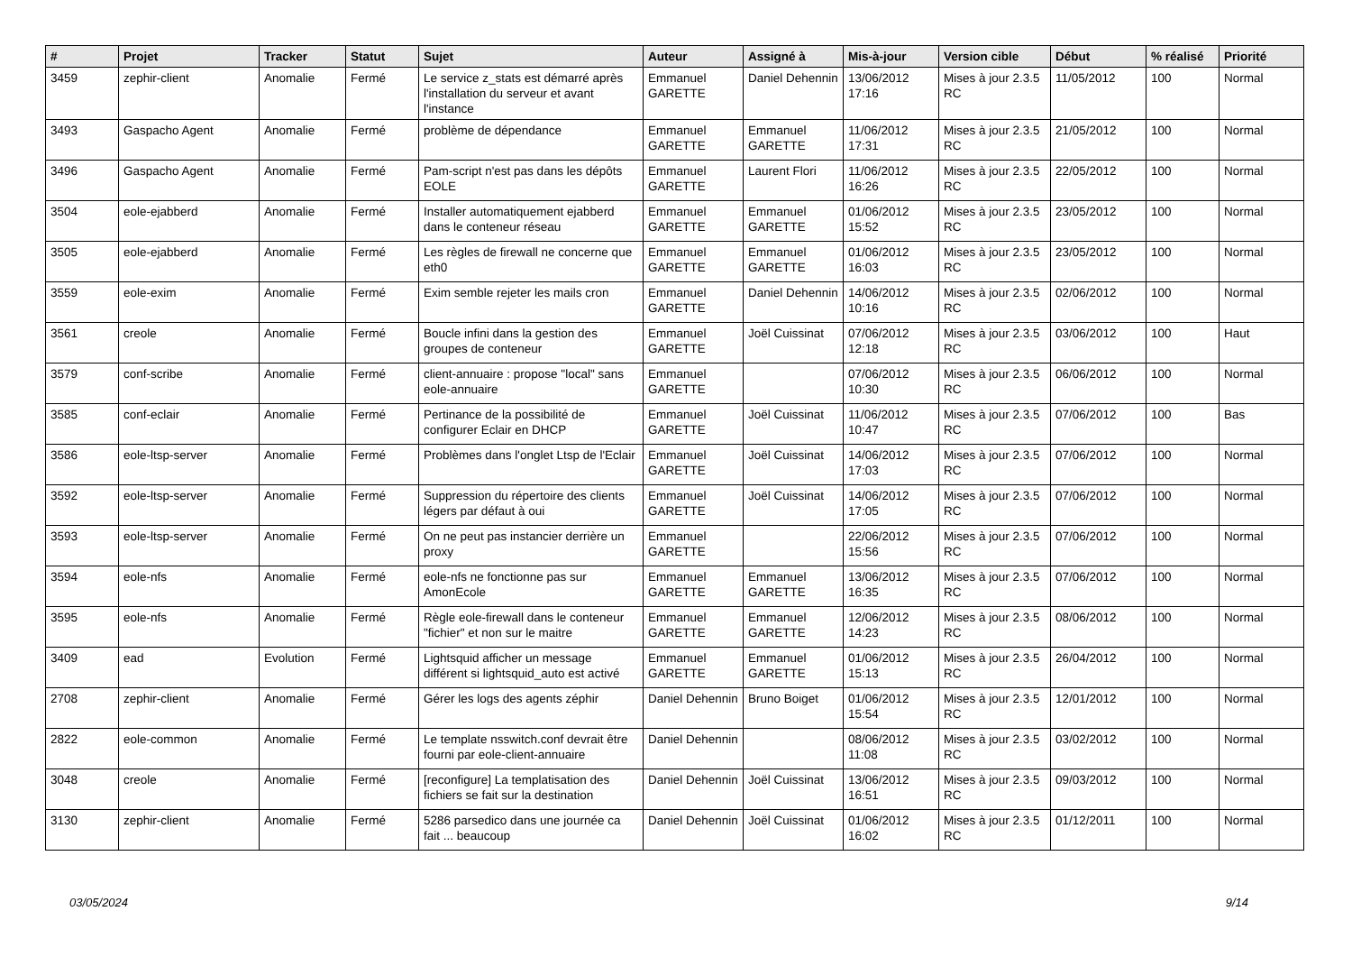| # | Projet | Tracker | Statut | Sujet | Auteur | Assigné à | Mis-à-jour | Version cible | Début | % réalisé | Priorité |
| --- | --- | --- | --- | --- | --- | --- | --- | --- | --- | --- | --- |
| 3459 | zephir-client | Anomalie | Fermé | Le service z_stats est démarré après l'installation du serveur et avant l'instance | Emmanuel GARETTE | Daniel Dehennin | 13/06/2012 17:16 | Mises à jour 2.3.5 RC | 11/05/2012 | 100 | Normal |
| 3493 | Gaspacho Agent | Anomalie | Fermé | problème de dépendance | Emmanuel GARETTE | Emmanuel GARETTE | 11/06/2012 17:31 | Mises à jour 2.3.5 RC | 21/05/2012 | 100 | Normal |
| 3496 | Gaspacho Agent | Anomalie | Fermé | Pam-script n'est pas dans les dépôts EOLE | Emmanuel GARETTE | Laurent Flori | 11/06/2012 16:26 | Mises à jour 2.3.5 RC | 22/05/2012 | 100 | Normal |
| 3504 | eole-ejabberd | Anomalie | Fermé | Installer automatiquement ejabberd dans le conteneur réseau | Emmanuel GARETTE | Emmanuel GARETTE | 01/06/2012 15:52 | Mises à jour 2.3.5 RC | 23/05/2012 | 100 | Normal |
| 3505 | eole-ejabberd | Anomalie | Fermé | Les règles de firewall ne concerne que eth0 | Emmanuel GARETTE | Emmanuel GARETTE | 01/06/2012 16:03 | Mises à jour 2.3.5 RC | 23/05/2012 | 100 | Normal |
| 3559 | eole-exim | Anomalie | Fermé | Exim semble rejeter les mails cron | Emmanuel GARETTE | Daniel Dehennin | 14/06/2012 10:16 | Mises à jour 2.3.5 RC | 02/06/2012 | 100 | Normal |
| 3561 | creole | Anomalie | Fermé | Boucle infini dans la gestion des groupes de conteneur | Emmanuel GARETTE | Joël Cuissinat | 07/06/2012 12:18 | Mises à jour 2.3.5 RC | 03/06/2012 | 100 | Haut |
| 3579 | conf-scribe | Anomalie | Fermé | client-annuaire : propose "local" sans eole-annuaire | Emmanuel GARETTE | | 07/06/2012 10:30 | Mises à jour 2.3.5 RC | 06/06/2012 | 100 | Normal |
| 3585 | conf-eclair | Anomalie | Fermé | Pertinance de la possibilité de configurer Eclair en DHCP | Emmanuel GARETTE | Joël Cuissinat | 11/06/2012 10:47 | Mises à jour 2.3.5 RC | 07/06/2012 | 100 | Bas |
| 3586 | eole-ltsp-server | Anomalie | Fermé | Problèmes dans l'onglet Ltsp de l'Eclair | Emmanuel GARETTE | Joël Cuissinat | 14/06/2012 17:03 | Mises à jour 2.3.5 RC | 07/06/2012 | 100 | Normal |
| 3592 | eole-ltsp-server | Anomalie | Fermé | Suppression du répertoire des clients légers par défaut à oui | Emmanuel GARETTE | Joël Cuissinat | 14/06/2012 17:05 | Mises à jour 2.3.5 RC | 07/06/2012 | 100 | Normal |
| 3593 | eole-ltsp-server | Anomalie | Fermé | On ne peut pas instancier derrière un proxy | Emmanuel GARETTE | | 22/06/2012 15:56 | Mises à jour 2.3.5 RC | 07/06/2012 | 100 | Normal |
| 3594 | eole-nfs | Anomalie | Fermé | eole-nfs ne fonctionne pas sur AmonEcole | Emmanuel GARETTE | Emmanuel GARETTE | 13/06/2012 16:35 | Mises à jour 2.3.5 RC | 07/06/2012 | 100 | Normal |
| 3595 | eole-nfs | Anomalie | Fermé | Règle eole-firewall dans le conteneur "fichier" et non sur le maitre | Emmanuel GARETTE | Emmanuel GARETTE | 12/06/2012 14:23 | Mises à jour 2.3.5 RC | 08/06/2012 | 100 | Normal |
| 3409 | ead | Evolution | Fermé | Lightsquid afficher un message différent si lightsquid_auto est activé | Emmanuel GARETTE | Emmanuel GARETTE | 01/06/2012 15:13 | Mises à jour 2.3.5 RC | 26/04/2012 | 100 | Normal |
| 2708 | zephir-client | Anomalie | Fermé | Gérer les logs des agents zéphir | Daniel Dehennin | Bruno Boiget | 01/06/2012 15:54 | Mises à jour 2.3.5 RC | 12/01/2012 | 100 | Normal |
| 2822 | eole-common | Anomalie | Fermé | Le template nsswitch.conf devrait être fourni par eole-client-annuaire | Daniel Dehennin | | 08/06/2012 11:08 | Mises à jour 2.3.5 RC | 03/02/2012 | 100 | Normal |
| 3048 | creole | Anomalie | Fermé | [reconfigure] La templatisation des fichiers se fait sur la destination | Daniel Dehennin | Joël Cuissinat | 13/06/2012 16:51 | Mises à jour 2.3.5 RC | 09/03/2012 | 100 | Normal |
| 3130 | zephir-client | Anomalie | Fermé | 5286 parsedico dans une journée ca fait ... beaucoup | Daniel Dehennin | Joël Cuissinat | 01/06/2012 16:02 | Mises à jour 2.3.5 RC | 01/12/2011 | 100 | Normal |
03/05/2024 9/14